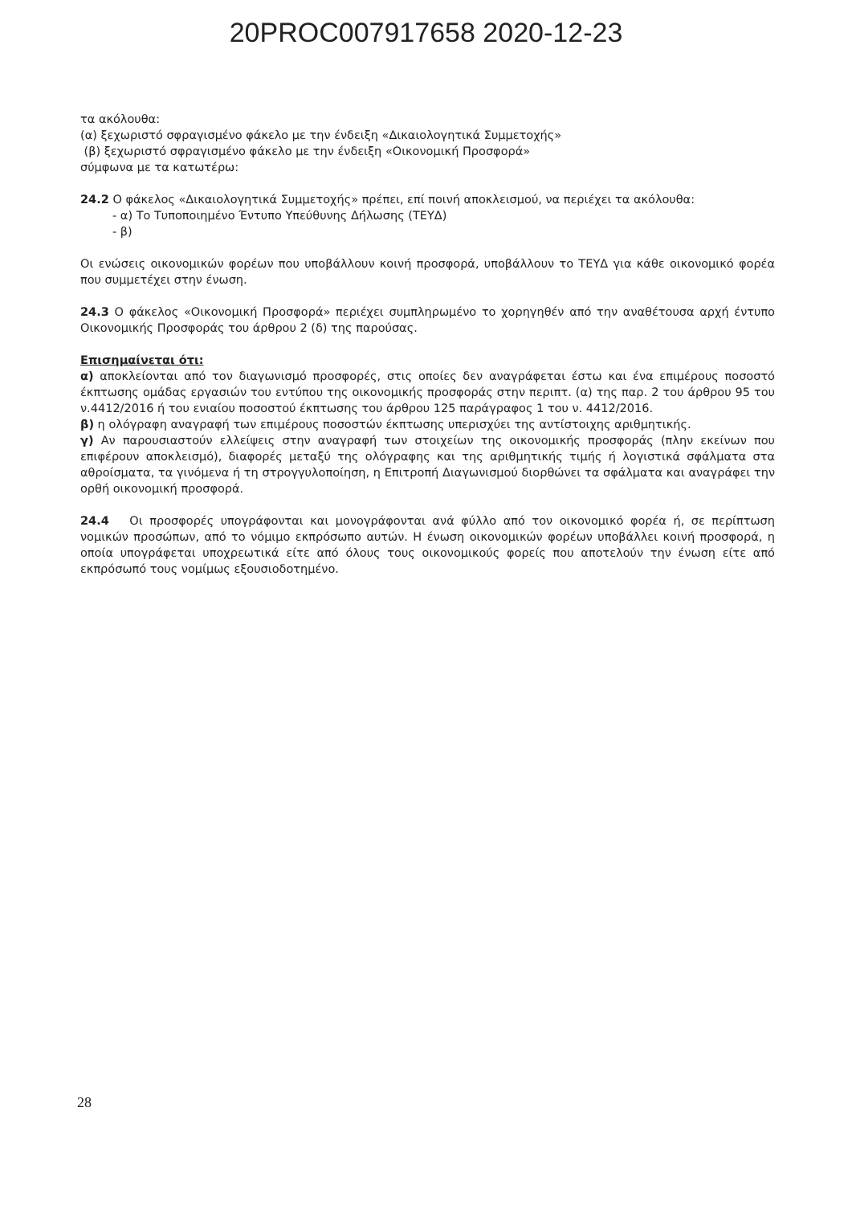20PROC007917658 2020-12-23
τα ακόλουθα:
(α) ξεχωριστό σφραγισμένο φάκελο με την ένδειξη «Δικαιολογητικά Συμμετοχής»
(β) ξεχωριστό σφραγισμένο φάκελο με την ένδειξη «Οικονομική Προσφορά»
σύμφωνα με τα κατωτέρω:
24.2 Ο φάκελος «Δικαιολογητικά Συμμετοχής» πρέπει, επί ποινή αποκλεισμού, να περιέχει τα ακόλουθα:
- α) Το Τυποποιημένο Έντυπο Υπεύθυνης Δήλωσης (ΤΕΥΔ)
- β)
Οι ενώσεις οικονομικών φορέων που υποβάλλουν κοινή προσφορά, υποβάλλουν το ΤΕΥΔ για κάθε οικονομικό φορέα που συμμετέχει στην ένωση.
24.3 Ο φάκελος «Οικονομική Προσφορά» περιέχει συμπληρωμένο το χορηγηθέν από την αναθέτουσα αρχή έντυπο Οικονομικής Προσφοράς του άρθρου 2 (δ) της παρούσας.
Επισημαίνεται ότι:
α) αποκλείονται από τον διαγωνισμό προσφορές, στις οποίες δεν αναγράφεται έστω και ένα επιμέρους ποσοστό έκπτωσης ομάδας εργασιών του εντύπου της οικονομικής προσφοράς στην περιπτ. (α) της παρ. 2 του άρθρου 95 του ν.4412/2016 ή του ενιαίου ποσοστού έκπτωσης του άρθρου 125 παράγραφος 1 του ν. 4412/2016.
β) η ολόγραφη αναγραφή των επιμέρους ποσοστών έκπτωσης υπερισχύει της αντίστοιχης αριθμητικής.
γ) Αν παρουσιαστούν ελλείψεις στην αναγραφή των στοιχείων της οικονομικής προσφοράς (πλην εκείνων που επιφέρουν αποκλεισμό), διαφορές μεταξύ της ολόγραφης και της αριθμητικής τιμής ή λογιστικά σφάλματα στα αθροίσματα, τα γινόμενα ή τη στρογγυλοποίηση, η Επιτροπή Διαγωνισμού διορθώνει τα σφάλματα και αναγράφει την ορθή οικονομική προσφορά.
24.4 Οι προσφορές υπογράφονται και μονογράφονται ανά φύλλο από τον οικονομικό φορέα ή, σε περίπτωση νομικών προσώπων, από το νόμιμο εκπρόσωπο αυτών. Η ένωση οικονομικών φορέων υποβάλλει κοινή προσφορά, η οποία υπογράφεται υποχρεωτικά είτε από όλους τους οικονομικούς φορείς που αποτελούν την ένωση είτε από εκπρόσωπό τους νομίμως εξουσιοδοτημένο.
28